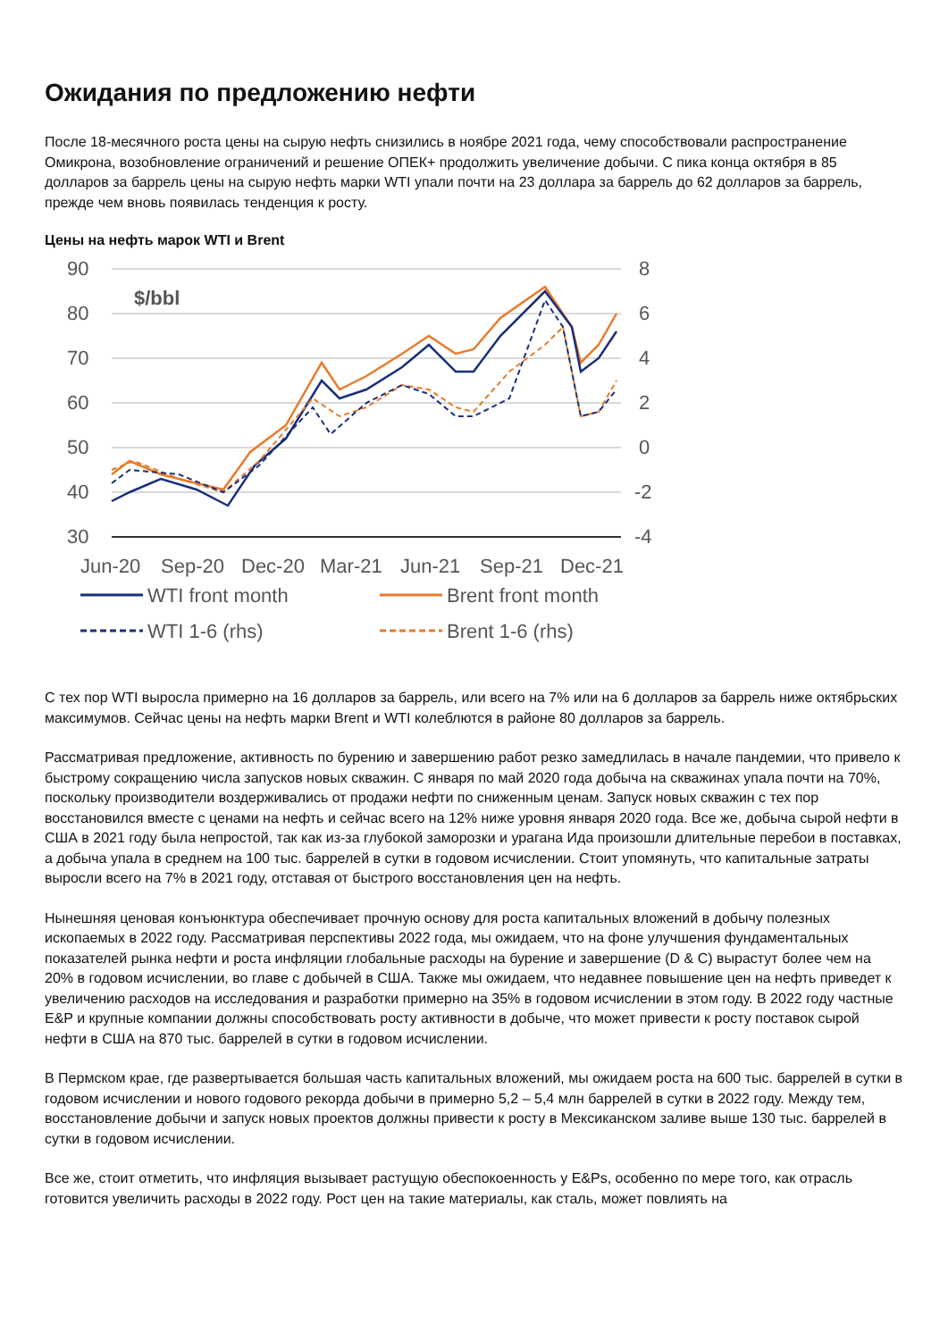Ожидания по предложению нефти
После 18-месячного роста цены на сырую нефть снизились в ноябре 2021 года, чему способствовали распространение Омикрона, возобновление ограничений и решение ОПЕК+ продолжить увеличение добычи. С пика конца октября в 85 долларов за баррель цены на сырую нефть марки WTI упали почти на 23 доллара за баррель до 62 долларов за баррель, прежде чем вновь появилась тенденция к росту.
Цены на нефть марок WTI и Brent
90
80
70
60
50
40
30
8
6
4
2
0
-2
-4
Jun-20
Sep-20
Dec-20
Mar-21
Jun-21
Sep-21
Dec-21
$/bbl
WTI front month
Brent front month
WTI 1-6 (rhs)
Brent 1-6 (rhs)
С тех пор WTI выросла примерно на 16 долларов за баррель, или всего на 7% или на 6 долларов за баррель ниже октябрьских максимумов. Сейчас цены на нефть марки Brent и WTI колеблются в районе 80 долларов за баррель.
Рассматривая предложение, активность по бурению и завершению работ резко замедлилась в начале пандемии, что привело к быстрому сокращению числа запусков новых скважин. С января по май 2020 года добыча на скважинах упала почти на 70%, поскольку производители воздерживались от продажи нефти по сниженным ценам. Запуск новых скважин с тех пор восстановился вместе с ценами на нефть и сейчас всего на 12% ниже уровня января 2020 года. Все же, добыча сырой нефти в США в 2021 году была непростой, так как из-за глубокой заморозки и урагана Ида произошли длительные перебои в поставках, а добыча упала в среднем на 100 тыс. баррелей в сутки в годовом исчислении. Стоит упомянуть, что капитальные затраты выросли всего на 7% в 2021 году, отставая от быстрого восстановления цен на нефть.
Нынешняя ценовая конъюнктура обеспечивает прочную основу для роста капитальных вложений в добычу полезных ископаемых в 2022 году. Рассматривая перспективы 2022 года, мы ожидаем, что на фоне улучшения фундаментальных показателей рынка нефти и роста инфляции глобальные расходы на бурение и завершение (D & C) вырастут более чем на 20% в годовом исчислении, во главе с добычей в США. Также мы ожидаем, что недавнее повышение цен на нефть приведет к увеличению расходов на исследования и разработки примерно на 35% в годовом исчислении в этом году. В 2022 году частные E&P и крупные компании должны способствовать росту активности в добыче, что может привести к росту поставок сырой нефти в США на 870 тыс. баррелей в сутки в годовом исчислении.
В Пермском крае, где развертывается большая часть капитальных вложений, мы ожидаем роста на 600 тыс. баррелей в сутки в годовом исчислении и нового годового рекорда добычи в примерно 5,2 – 5,4 млн баррелей в сутки в 2022 году. Между тем, восстановление добычи и запуск новых проектов должны привести к росту в Мексиканском заливе выше 130 тыс. баррелей в сутки в годовом исчислении.
Все же, стоит отметить, что инфляция вызывает растущую обеспокоенность у E&Ps, особенно по мере того, как отрасль готовится увеличить расходы в 2022 году. Рост цен на такие материалы, как сталь, может повлиять на